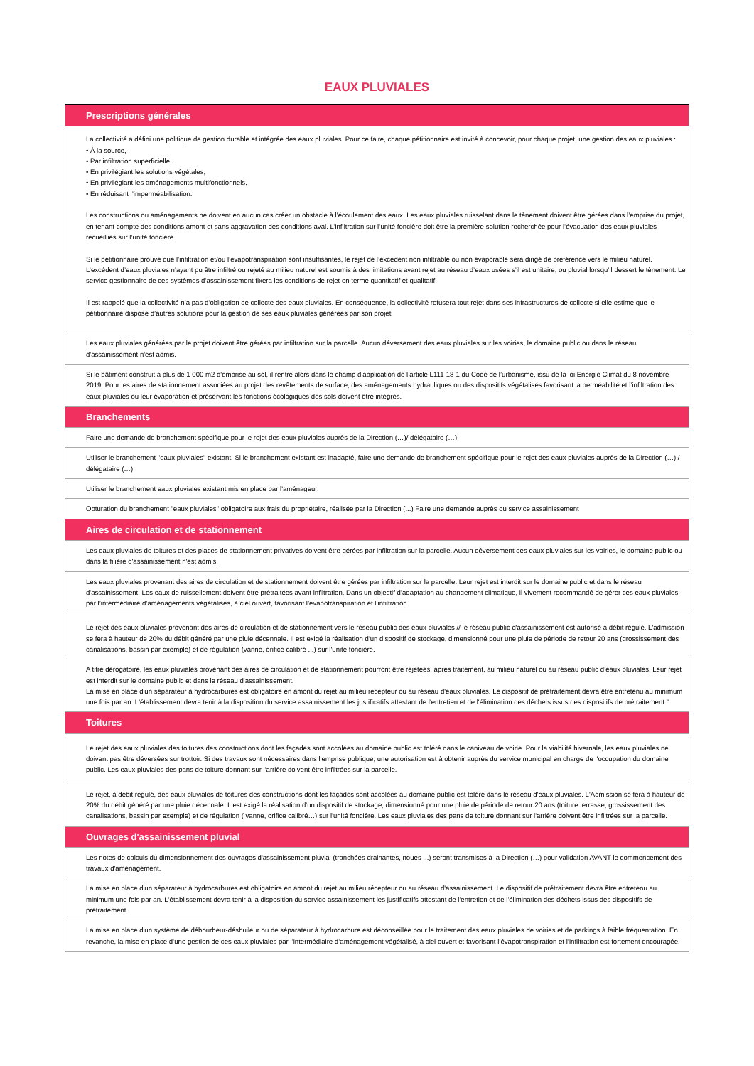EAUX PLUVIALES
| Prescriptions générales |
| --- |
| La collectivité a défini une politique de gestion durable et intégrée des eaux pluviales. Pour ce faire, chaque pétitionnaire est invité à concevoir, pour chaque projet, une gestion des eaux pluviales : • À la source, • Par infiltration superficielle, • En privilégiant les solutions végétales, • En privilégiant les aménagements multifonctionnels, • En réduisant l’imperméabilisation. Les constructions ou aménagements ne doivent en aucun cas créer un obstacle à l’écoulement des eaux. Les eaux pluviales ruisselant dans le tènement doivent être gérées dans l’emprise du projet, en tenant compte des conditions amont et sans aggravation des conditions aval. L’infiltration sur l’unité foncière doit être la première solution recherchée pour l’évacuation des eaux pluviales recueillies sur l’unité foncière. Si le pétitionnaire prouve que l’infiltration et/ou l’évapotranspiration sont insuffisantes, le rejet de l’excédent non infiltrable ou non évaporable sera dirigé de préférence vers le milieu naturel. L’excédent d’eaux pluviales n’ayant pu être infiltré ou rejeté au milieu naturel est soumis à des limitations avant rejet au réseau d’eaux usées s’il est unitaire, ou pluvial lorsqu’il dessert le tènement. Le service gestionnaire de ces systèmes d’assainissement fixera les conditions de rejet en terme quantitatif et qualitatif. Il est rappelé que la collectivité n’a pas d’obligation de collecte des eaux pluviales. En conséquence, la collectivité refusera tout rejet dans ses infrastructures de collecte si elle estime que le pétitionnaire dispose d’autres solutions pour la gestion de ses eaux pluviales générées par son projet. |
| Les eaux pluviales générées par le projet doivent être gérées par infiltration sur la parcelle. Aucun déversement des eaux pluviales sur les voiries, le domaine public ou dans le réseau d'assainissement n'est admis. |
| Si le bâtiment construit a plus de 1 000 m2 d'emprise au sol, il rentre alors dans le champ d'application de l’article L111-18-1 du Code de l’urbanisme, issu de la loi Energie Climat du 8 novembre 2019. Pour les aires de stationnement associées au projet des revêtements de surface, des aménagements hydrauliques ou des dispositifs végétalisés favorisant la perméabilité et l’infiltration des eaux pluviales ou leur évaporation et préservant les fonctions écologiques des sols doivent être intégrés. |
| Branchements |
| Faire une demande de branchement spécifique pour le rejet des eaux pluviales auprès de la Direction (…)/ délégataire (…) |
| Utiliser le branchement "eaux pluviales" existant. Si le branchement existant est inadapté, faire une demande de branchement spécifique pour le rejet des eaux pluviales auprès de la Direction (…) / délégataire (…) |
| Utiliser le branchement eaux pluviales existant mis en place par l'aménageur. |
| Obturation du branchement "eaux pluviales" obligatoire aux frais du propriétaire, réalisée par la Direction (...) Faire une demande auprès du service assainissement |
| Aires de circulation et de stationnement |
| Les eaux pluviales de toitures et des places de stationnement privatives doivent être gérées par infiltration sur la parcelle. Aucun déversement des eaux pluviales sur les voiries, le domaine public ou dans la filière d'assainissement n'est admis. |
| Les eaux pluviales provenant des aires de circulation et de stationnement doivent être gérées par infiltration sur la parcelle. Leur rejet est interdit sur le domaine public et dans le réseau d'assainissement. Les eaux de ruissellement doivent être prétraitées avant infiltration. Dans un objectif d’adaptation au changement climatique, il vivement recommandé de gérer ces eaux pluviales par l’intermédiaire d’aménagements végétalisés, à ciel ouvert, favorisant l’évapotranspiration et l’infiltration. |
| Le rejet des eaux pluviales provenant des aires de circulation et de stationnement vers le réseau public des eaux pluviales // le réseau public d'assainissement est autorisé à débit régulé. L'admission se fera à hauteur de 20% du débit généré par une pluie décennale. Il est exigé la réalisation d'un dispositif de stockage, dimensionné pour une pluie de période de retour 20 ans (grossissement des canalisations, bassin par exemple) et de régulation (vanne, orifice calibré ...) sur l'unité foncière. |
| A titre dérogatoire, les eaux pluviales provenant des aires de circulation et de stationnement pourront être rejetées, après traitement, au milieu naturel ou au réseau public d’eaux pluviales. Leur rejet est interdit sur le domaine public et dans le réseau d'assainissement. La mise en place d'un séparateur à hydrocarbures est obligatoire en amont du rejet au milieu récepteur ou au réseau d'eaux pluviales. Le dispositif de prétraitement devra être entretenu au minimum une fois par an. L'établissement devra tenir à la disposition du service assainissement les justificatifs attestant de l'entretien et de l'élimination des déchets issus des dispositifs de prétraitement." |
| Toitures |
| Le rejet des eaux pluviales des toitures des constructions dont les façades sont accolées au domaine public est toléré dans le caniveau de voirie. Pour la viabilité hivernale, les eaux pluviales ne doivent pas être déversées sur trottoir. Si des travaux sont nécessaires dans l'emprise publique, une autorisation est à obtenir auprès du service municipal en charge de l'occupation du domaine public. Les eaux pluviales des pans de toiture donnant sur l'arrière doivent être infiltrées sur la parcelle. |
| Le rejet, à débit régulé, des eaux pluviales de toitures des constructions dont les façades sont accolées au domaine public est toléré dans le réseau d'eaux pluviales. L'Admission se fera à hauteur de 20% du débit généré par une pluie décennale. Il est exigé la réalisation d'un dispositif de stockage, dimensionné pour une pluie de période de retour 20 ans (toiture terrasse, grossissement des canalisations, bassin par exemple) et de régulation ( vanne, orifice calibré…) sur l'unité foncière. Les eaux pluviales des pans de toiture donnant sur l'arrière doivent être infiltrées sur la parcelle. |
| Ouvrages d'assainissement pluvial |
| Les notes de calculs du dimensionnement des ouvrages d'assainissement pluvial (tranchées drainantes, noues ...) seront transmises à la Direction (…) pour validation AVANT le commencement des travaux d'aménagement. |
| La mise en place d'un séparateur à hydrocarbures est obligatoire en amont du rejet au milieu récepteur ou au réseau d'assainissement. Le dispositif de prétraitement devra être entretenu au minimum une fois par an. L'établissement devra tenir à la disposition du service assainissement les justificatifs attestant de l'entretien et de l'élimination des déchets issus des dispositifs de prétraitement. |
| La mise en place d'un système de débourbeur-déshuileur ou de séparateur à hydrocarbure est déconseillée pour le traitement des eaux pluviales de voiries et de parkings à faible fréquentation. En revanche, la mise en place d’une gestion de ces eaux pluviales par l’intermédiaire d’aménagement végétalisé, à ciel ouvert et favorisant l’évapotranspiration et l’infiltration est fortement encouragée. |